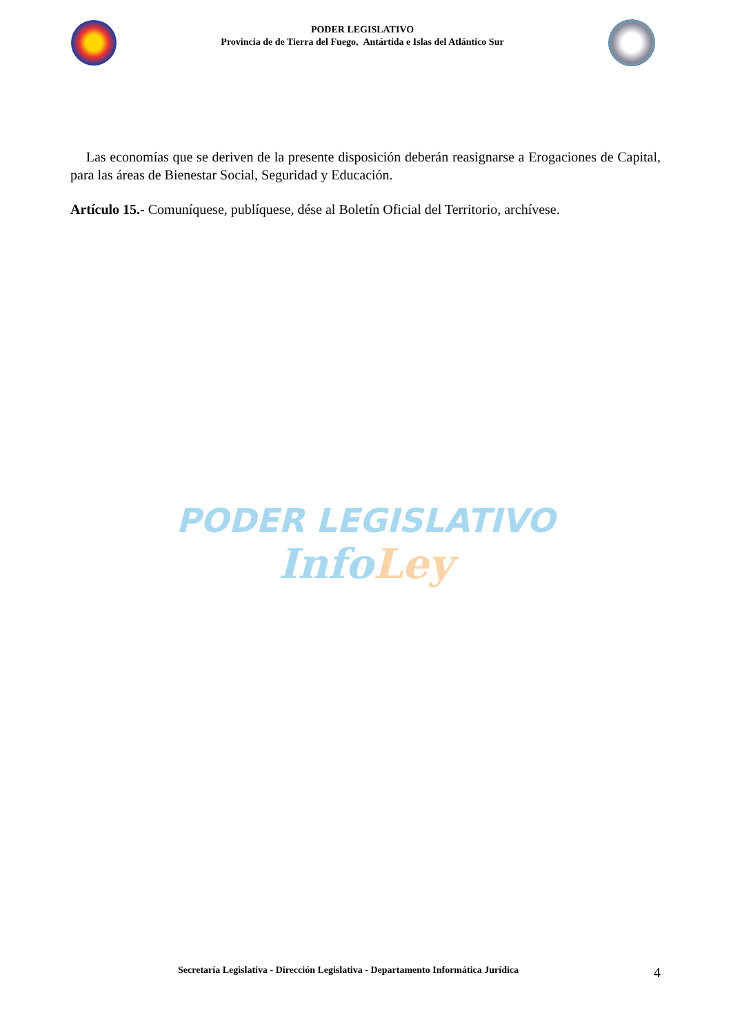PODER LEGISLATIVO
Provincia de de Tierra del Fuego, Antártida e Islas del Atlántico Sur
Las economías que se deriven de la presente disposición deberán reasignarse a Erogaciones de Capital, para las áreas de Bienestar Social, Seguridad y Educación.
Artículo 15.- Comuníquese, publíquese, dése al Boletín Oficial del Territorio, archívese.
PODER LEGISLATIVO
Info Ley
Secretaría Legislativa - Dirección Legislativa - Departamento Informática Jurídica 4